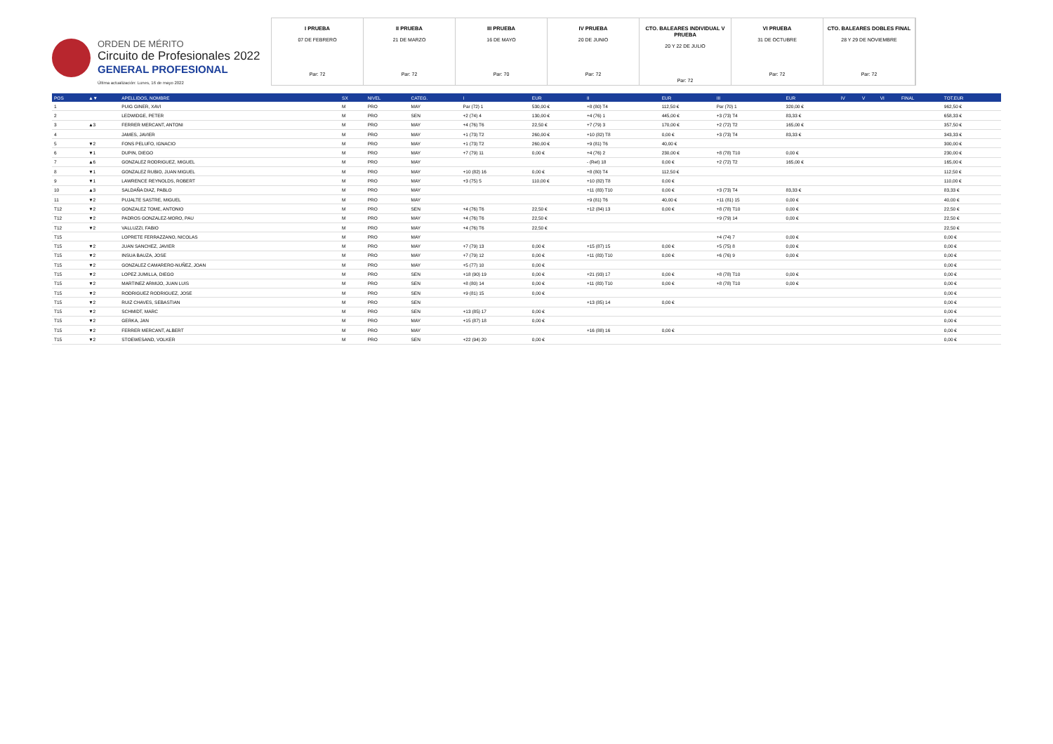ORDEN DE MÉRITO
Circuito de Profesionales 2022
GENERAL PROFESIONAL
Última actualización: Lunes, 16 de mayo 2022
I PRUEBA
07 DE FEBRERO Par: 72
II PRUEBA
21 DE MARZO Par: 72
III PRUEBA
16 DE MAYO Par: 70
IV PRUEBA
20 DE JUNIO Par: 72
CTO. BALEARES INDIVIDUAL V PRUEBA
20 Y 22 DE JULIO Par: 72
VI PRUEBA
31 DE OCTUBRE Par: 72
CTO. BALEARES DOBLES FINAL
28 Y 29 DE NOVIEMBRE Par: 72
| POS | ▲▼ | APELLIDOS, NOMBRE | SX | NIVEL | CATEG. | I | EUR | II | EUR | III | EUR | IV | V | VI | FINAL | TOT.EUR |
| --- | --- | --- | --- | --- | --- | --- | --- | --- | --- | --- | --- | --- | --- | --- | --- | --- |
| 1 | | PUIG GINER, XAVI | M | PRO | MAY | Par (72) 1 | 530,00 € | +8 (80) T4 | 112,50 € | Par (70) 1 | 320,00 € | | | | | 962,50 € |
| 2 | | LEDWIDGE, PETER | M | PRO | SEN | +2 (74) 4 | 130,00 € | +4 (76) 1 | 445,00 € | +3 (73) T4 | 83,33 € | | | | | 658,33 € |
| 3 | ▲3 | FERRER MERCANT, ANTONI | M | PRO | MAY | +4 (76) T6 | 22,50 € | +7 (79) 3 | 170,00 € | +2 (72) T2 | 165,00 € | | | | | 357,50 € |
| 4 | | JAMES, JAVIER | M | PRO | MAY | +1 (73) T2 | 260,00 € | +10 (82) T8 | 0,00 € | +3 (73) T4 | 83,33 € | | | | | 343,33 € |
| 5 | ▼2 | FONS PELUFO, IGNACIO | M | PRO | MAY | +1 (73) T2 | 260,00 € | +9 (81) T6 | 40,00 € | | | | | | | 300,00 € |
| 6 | ▼1 | DUPIN, DIEGO | M | PRO | MAY | +7 (79) 11 | 0,00 € | +4 (76) 2 | 230,00 € | +8 (78) T10 | 0,00 € | | | | | 230,00 € |
| 7 | ▲6 | GONZALEZ RODRIGUEZ, MIGUEL | M | PRO | MAY | | | - (Ret) 18 | 0,00 € | +2 (72) T2 | 165,00 € | | | | | 165,00 € |
| 8 | ▼1 | GONZALEZ RUBIO, JUAN MIGUEL | M | PRO | MAY | +10 (82) 16 | 0,00 € | +8 (80) T4 | 112,50 € | | | | | | | 112,50 € |
| 9 | ▼1 | LAWRENCE REYNOLDS, ROBERT | M | PRO | MAY | +3 (75) 5 | 110,00 € | +10 (82) T8 | 0,00 € | | | | | | | 110,00 € |
| 10 | ▲3 | SALDAÑA DIAZ, PABLO | M | PRO | MAY | | | +11 (83) T10 | 0,00 € | +3 (73) T4 | 83,33 € | | | | | 83,33 € |
| 11 | ▼2 | PUJALTE SASTRE, MIGUEL | M | PRO | MAY | | | +9 (81) T6 | 40,00 € | +11 (81) 15 | 0,00 € | | | | | 40,00 € |
| T12 | ▼2 | GONZALEZ TOME, ANTONIO | M | PRO | SEN | +4 (76) T6 | 22,50 € | +12 (84) 13 | 0,00 € | +8 (78) T10 | 0,00 € | | | | | 22,50 € |
| T12 | ▼2 | PADROS GONZALEZ-MORO, PAU | M | PRO | MAY | +4 (76) T6 | 22,50 € | | | +9 (79) 14 | 0,00 € | | | | | 22,50 € |
| T12 | ▼2 | VALLUZZI, FABIO | M | PRO | MAY | +4 (76) T6 | 22,50 € | | | | | | | | | 22,50 € |
| T15 | | LOPRETE FERRAZZANO, NICOLAS | M | PRO | MAY | | | | | +4 (74) 7 | 0,00 € | | | | | 0,00 € |
| T15 | ▼2 | JUAN SANCHEZ, JAVIER | M | PRO | MAY | +7 (79) 13 | 0,00 € | +15 (87) 15 | 0,00 € | +5 (75) 8 | 0,00 € | | | | | 0,00 € |
| T15 | ▼2 | INSUA BAUZA, JOSE | M | PRO | MAY | +7 (79) 12 | 0,00 € | +11 (83) T10 | 0,00 € | +6 (76) 9 | 0,00 € | | | | | 0,00 € |
| T15 | ▼2 | GONZALEZ CAMARERO-NUÑEZ, JOAN | M | PRO | MAY | +5 (77) 10 | 0,00 € | | | | | | | | | 0,00 € |
| T15 | ▼2 | LOPEZ JUMILLA, DIEGO | M | PRO | SEN | +18 (90) 19 | 0,00 € | +21 (93) 17 | 0,00 € | +8 (78) T10 | 0,00 € | | | | | 0,00 € |
| T15 | ▼2 | MARTINEZ ARMIJO, JUAN LUIS | M | PRO | SEN | +8 (80) 14 | 0,00 € | +11 (83) T10 | 0,00 € | +8 (78) T10 | 0,00 € | | | | | 0,00 € |
| T15 | ▼2 | RODRIGUEZ RODRIGUEZ, JOSE | M | PRO | SEN | +9 (81) 15 | 0,00 € | | | | | | | | | 0,00 € |
| T15 | ▼2 | RUIZ CHAVES, SEBASTIAN | M | PRO | SEN | | | +13 (85) 14 | 0,00 € | | | | | | | 0,00 € |
| T15 | ▼2 | SCHMIDT, MARC | M | PRO | SEN | +13 (85) 17 | 0,00 € | | | | | | | | | 0,00 € |
| T15 | ▼2 | GERKA, JAN | M | PRO | MAY | +15 (87) 18 | 0,00 € | | | | | | | | | 0,00 € |
| T15 | ▼2 | FERRER MERCANT, ALBERT | M | PRO | MAY | | | +16 (88) 16 | 0,00 € | | | | | | | 0,00 € |
| T15 | ▼2 | STOEWESAND, VOLKER | M | PRO | SEN | +22 (94) 20 | 0,00 € | | | | | | | | | 0,00 € |